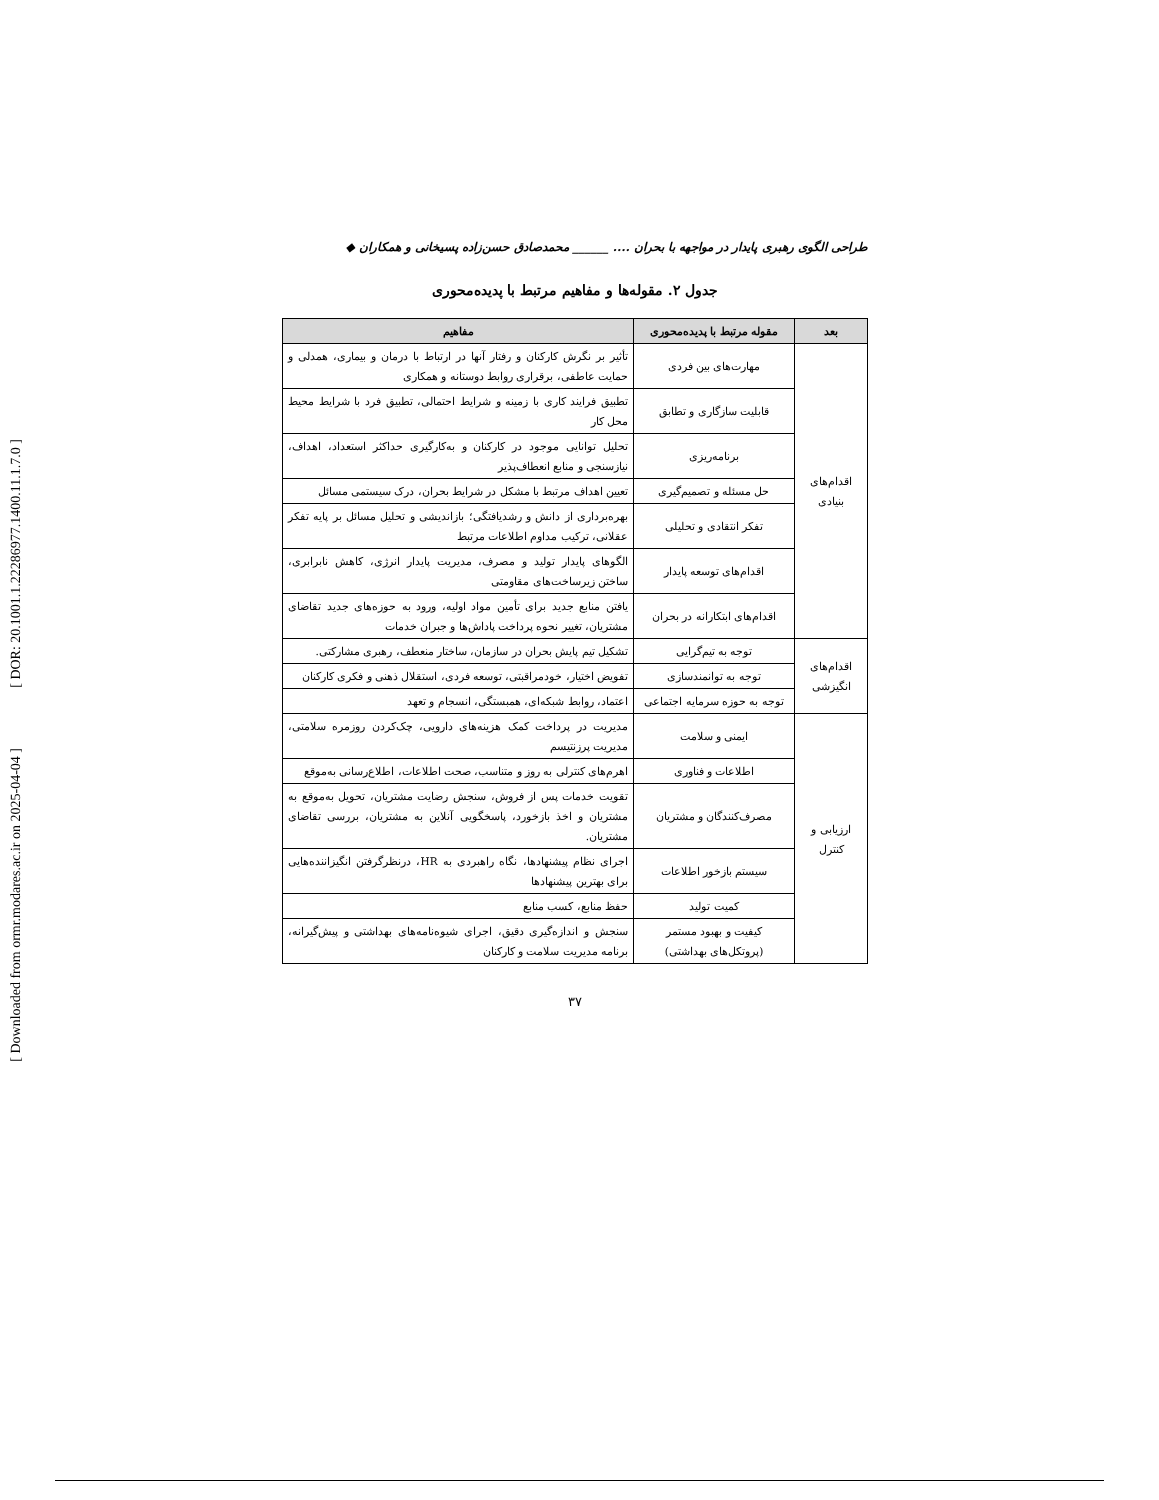[ DOR: 20.1001.1.22286977.1400.11.1.7.0 ]
[ Downloaded from ormr.modares.ac.ir on 2025-04-04 ]
طراحی الگوی رهبری پایدار در مواجهه با بحران .... ______ محمدصادق حسن‌زاده پسیخانی و همکاران ◆
جدول ۲. مقوله‌ها و مفاهیم مرتبط با پدیده‌محوری
| بعد | مقوله مرتبط با پدیده‌محوری | مفاهیم |
| --- | --- | --- |
| اقدام‌های بنیادی | مهارت‌های بین فردی | تأثیر بر نگرش کارکنان و رفتار آنها در ارتباط با درمان و بیماری، همدلی و حمایت عاطفی، برقراری روابط دوستانه و همکاری |
| | قابلیت سازگاری و تطابق | تطبیق فرایند کاری با زمینه و شرایط احتمالی، تطبیق فرد با شرایط محیط محل کار |
| | برنامه‌ریزی | تحلیل توانایی موجود در کارکنان و به‌کارگیری حداکثر استعداد، اهداف، نیازسنجی و منابع انعطاف‌پذیر |
| | حل مسئله و تصمیم‌گیری | تعیین اهداف مرتبط با مشکل در شرایط بحران، درک سیستمی مسائل |
| | تفکر انتقادی و تحلیلی | بهره‌برداری از دانش و رشدیافتگی؛ بازاندیشی و تحلیل مسائل بر پایه تفکر عقلانی، ترکیب مداوم اطلاعات مرتبط |
| | اقدام‌های توسعه پایدار | الگوهای پایدار تولید و مصرف، مدیریت پایدار انرژی، کاهش نابرابری، ساختن زیرساخت‌های مقاومتی |
| | اقدام‌های ابتکارانه در بحران | یافتن منابع جدید برای تأمین مواد اولیه، ورود به حوزه‌های جدید تقاضای مشتریان، تغییر نحوه پرداخت پاداش‌ها و جبران خدمات |
| اقدام‌های انگیزشی | توجه به تیم‌گرایی | تشکیل تیم پایش بحران در سازمان، ساختار منعطف، رهبری مشارکتی. |
| | توجه به توانمندسازی | تفویض اختیار، خودمراقبتی، توسعه فردی، استقلال ذهنی و فکری کارکنان |
| | توجه به حوزه سرمایه اجتماعی | اعتماد، روابط شبکه‌ای، همبستگی، انسجام و تعهد |
| ارزیابی و کنترل | ایمنی و سلامت | مدیریت در پرداخت کمک هزینه‌های دارویی، چک‌کردن روزمره سلامتی، مدیریت پرزنتیسم |
| | اطلاعات و فناوری | اهرم‌های کنترلی به روز و متناسب، صحت اطلاعات، اطلاع‌رسانی به‌موقع |
| | مصرف‌کنندگان و مشتریان | تقویت خدمات پس از فروش، سنجش رضایت مشتریان، تحویل به‌موقع به مشتریان و اخذ بازخورد، پاسخگویی آنلاین به مشتریان، بررسی تقاضای مشتریان. |
| | سیستم بازخور اطلاعات | اجرای نظام پیشنهادها، نگاه راهبردی به HR، درنظرگرفتن انگیزاننده‌هایی برای بهترین پیشنهادها |
| | کمیت تولید | حفظ منابع، کسب منابع |
| | کیفیت و بهبود مستمر (پروتکل‌های بهداشتی) | سنجش و اندازه‌گیری دقیق، اجرای شیوه‌نامه‌های بهداشتی و پیش‌گیرانه، برنامه مدیریت سلامت و کارکنان |
۳۷